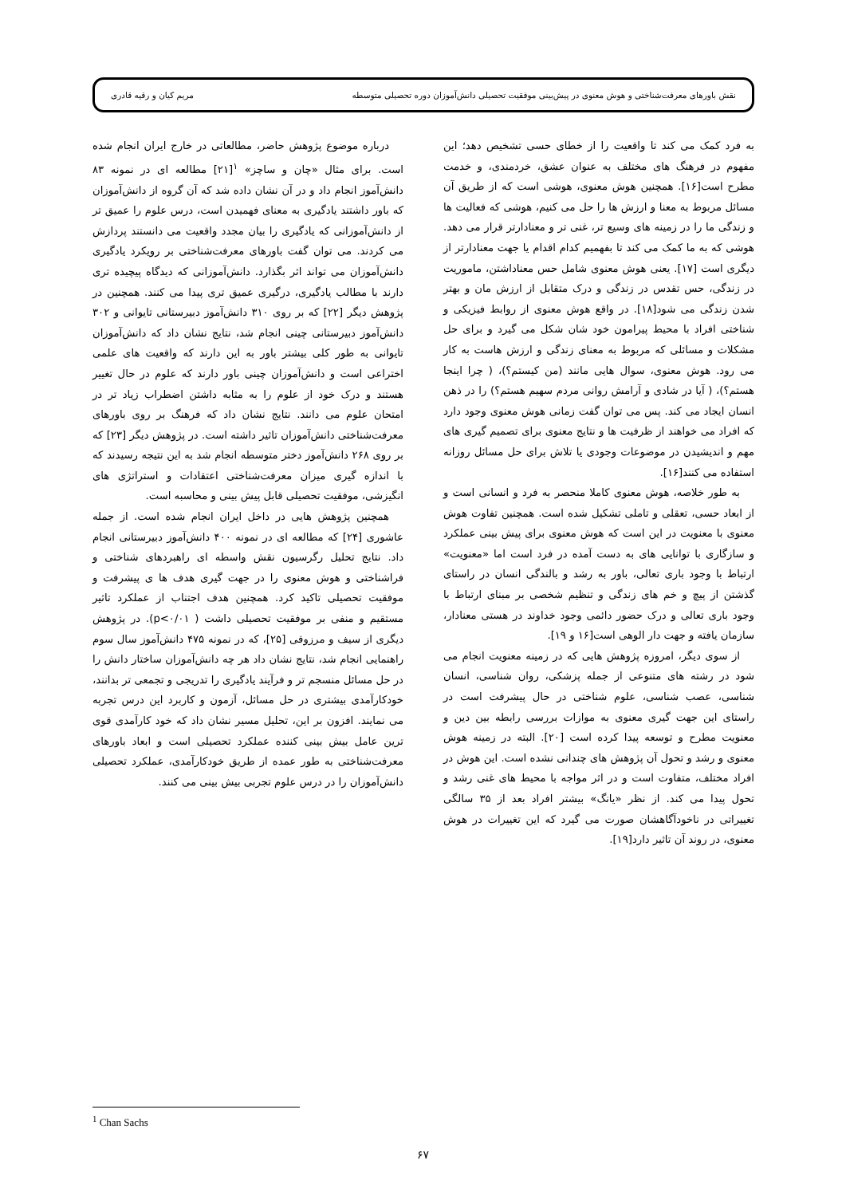نقش باورهای معرفت‌شناختی و هوش معنوی در پیش‌بینی موفقیت تحصیلی دانش‌آموزان دوره تحصیلی متوسطه مریم کیان و رقیه قادری
به فرد کمک می کند تا واقعیت را از خطای حسی تشخیص دهد؛ این مفهوم در فرهنگ های مختلف به عنوان عشق، خردمندی، و خدمت مطرح است[۱۶]. همچنین هوش معنوی، هوشی است که از طریق آن مسائل مربوط به معنا و ارزش ها را حل می کنیم، هوشی که فعالیت ها و زندگی ما را در زمینه های وسیع تر، غنی تر و معنادارتر قرار می دهد. هوشی که به ما کمک می کند تا بفهمیم کدام اقدام یا جهت معنادارتر از دیگری است [۱۷]. یعنی هوش معنوی شامل حس معناداشتن، ماموریت در زندگی، حس تقدس در زندگی و درک متقابل از ارزش مان و بهتر شدن زندگی می شود[۱۸]. در واقع هوش معنوی از روابط فیزیکی و شناختی افراد با محیط پیرامون خود شان شکل می گیرد و برای حل مشکلات و مسائلی که مربوط به معنای زندگی و ارزش هاست به کار می رود. هوش معنوی، سوال هایی مانند (من کیستم؟)، ( چرا اینجا هستم؟)، ( آیا در شادی و آرامش روانی مردم سهیم هستم؟) را در ذهن انسان ایجاد می کند. پس می توان گفت زمانی هوش معنوی وجود دارد که افراد می خواهند از ظرفیت ها و نتایج معنوی برای تصمیم گیری های مهم و اندیشیدن در موضوعات وجودی یا تلاش برای حل مسائل روزانه استفاده می کنند[۱۶].
به طور خلاصه، هوش معنوی کاملا منحصر به فرد و انسانی است و از ابعاد حسی، تعقلی و تاملی تشکیل شده است. همچنین تفاوت هوش معنوی با معنویت در این است که هوش معنوی برای پیش بینی عملکرد و سازگاری با توانایی های به دست آمده در فرد است اما «معنویت» ارتباط با وجود باری تعالی، باور به رشد و بالندگی انسان در راستای گذشتن از پیچ و خم های زندگی و تنظیم شخصی بر مبنای ارتباط با وجود باری تعالی و درک حضور دائمی وجود خداوند در هستی معنادار، سازمان یافته و جهت دار الوهی است[۱۶ و ۱۹].
از سوی دیگر، امروزه پژوهش هایی که در زمینه معنویت انجام می شود در رشته های متنوعی از جمله پزشکی، روان شناسی، انسان شناسی، عصب شناسی، علوم شناختی در حال پیشرفت است در راستای این جهت گیری معنوی به موازات بررسی رابطه بین دین و معنویت مطرح و توسعه پیدا کرده است [۲۰]. البته در زمینه هوش معنوی و رشد و تحول آن پژوهش های چندانی نشده است. این هوش در افراد مختلف، متفاوت است و در اثر مواجه با محیط های غنی رشد و تحول پیدا می کند. از نظر «یانگ» بیشتر افراد بعد از ۳۵ سالگی تغییراتی در ناخودآگاهشان صورت می گیرد که این تغییرات در هوش معنوی، در روند آن تاثیر دارد[۱۹].
درباره موضوع پژوهش حاضر، مطالعاتی در خارج ایران انجام شده است. برای مثال «چان و ساچز» <sup>۱</sup>[۲۱] مطالعه ای در نمونه ۸۳ دانش‌آموز انجام داد و در آن نشان داده شد که آن گروه از دانش‌آموزان که باور داشتند یادگیری به معنای فهمیدن است، درس علوم را عمیق تر از دانش‌آموزانی که یادگیری را بیان مجدد واقعیت می دانستند پردازش می کردند. می توان گفت باورهای معرفت‌شناختی بر رویکرد یادگیری دانش‌آموزان می تواند اثر بگذارد. دانش‌آموزانی که دیدگاه پیچیده تری دارند با مطالب یادگیری، درگیری عمیق تری پیدا می کنند. همچنین در پژوهش دیگر [۲۲] که بر روی ۳۱۰ دانش‌آموز دبیرستانی تایوانی و ۳۰۲ دانش‌آموز دبیرستانی چینی انجام شد، نتایج نشان داد که دانش‌آموزان تایوانی به طور کلی بیشتر باور به این دارند که واقعیت های علمی اختراعی است و دانش‌آموزان چینی باور دارند که علوم در حال تغییر هستند و درک خود از علوم را به مثابه داشتن اضطراب زیاد تر در امتحان علوم می دانند. نتایج نشان داد که فرهنگ بر روی باورهای معرفت‌شناختی دانش‌آموزان تاثیر داشته است. در پژوهش دیگر [۲۳] که بر روی ۲۶۸ دانش‌آموز دختر متوسطه انجام شد به این نتیجه رسیدند که با اندازه گیری میزان معرفت‌شناختی اعتقادات و استراتژی های انگیزشی، موفقیت تحصیلی قابل پیش بینی و محاسبه است.
همچنین پژوهش هایی در داخل ایران انجام شده است. از جمله عاشوری [۲۴] که مطالعه ای در نمونه ۴۰۰ دانش‌آموز دبیرستانی انجام داد. نتایج تحلیل رگرسیون نقش واسطه ای راهبردهای شناختی و فراشناختی و هوش معنوی را در جهت گیری هدف ها ی پیشرفت و موفقیت تحصیلی تاکید کرد. همچنین هدف اجتناب از عملکرد تاثیر مستقیم و منفی بر موفقیت تحصیلی داشت ( p<۰/۰۱). در پژوهش دیگری از سیف و مرزوقی [۲۵]، که در نمونه ۴۷۵ دانش‌آموز سال سوم راهنمایی انجام شد، نتایج نشان داد هر چه دانش‌آموزان ساختار دانش را در حل مسائل منسجم تر و فرآیند یادگیری را تدریجی و تجمعی تر بدانند، خودکارآمدی بیشتری در حل مسائل، آزمون و کاربرد این درس تجربه می نمایند. افزون بر این، تحلیل مسیر نشان داد که خود کارآمدی قوی ترین عامل بیش بینی کننده عملکرد تحصیلی است و ابعاد باورهای معرفت‌شناختی به طور عمده از طریق خودکارآمدی، عملکرد تحصیلی دانش‌آموزان را در درس علوم تجربی بیش بینی می کنند.
<sup>1</sup> Chan Sachs
۶۷